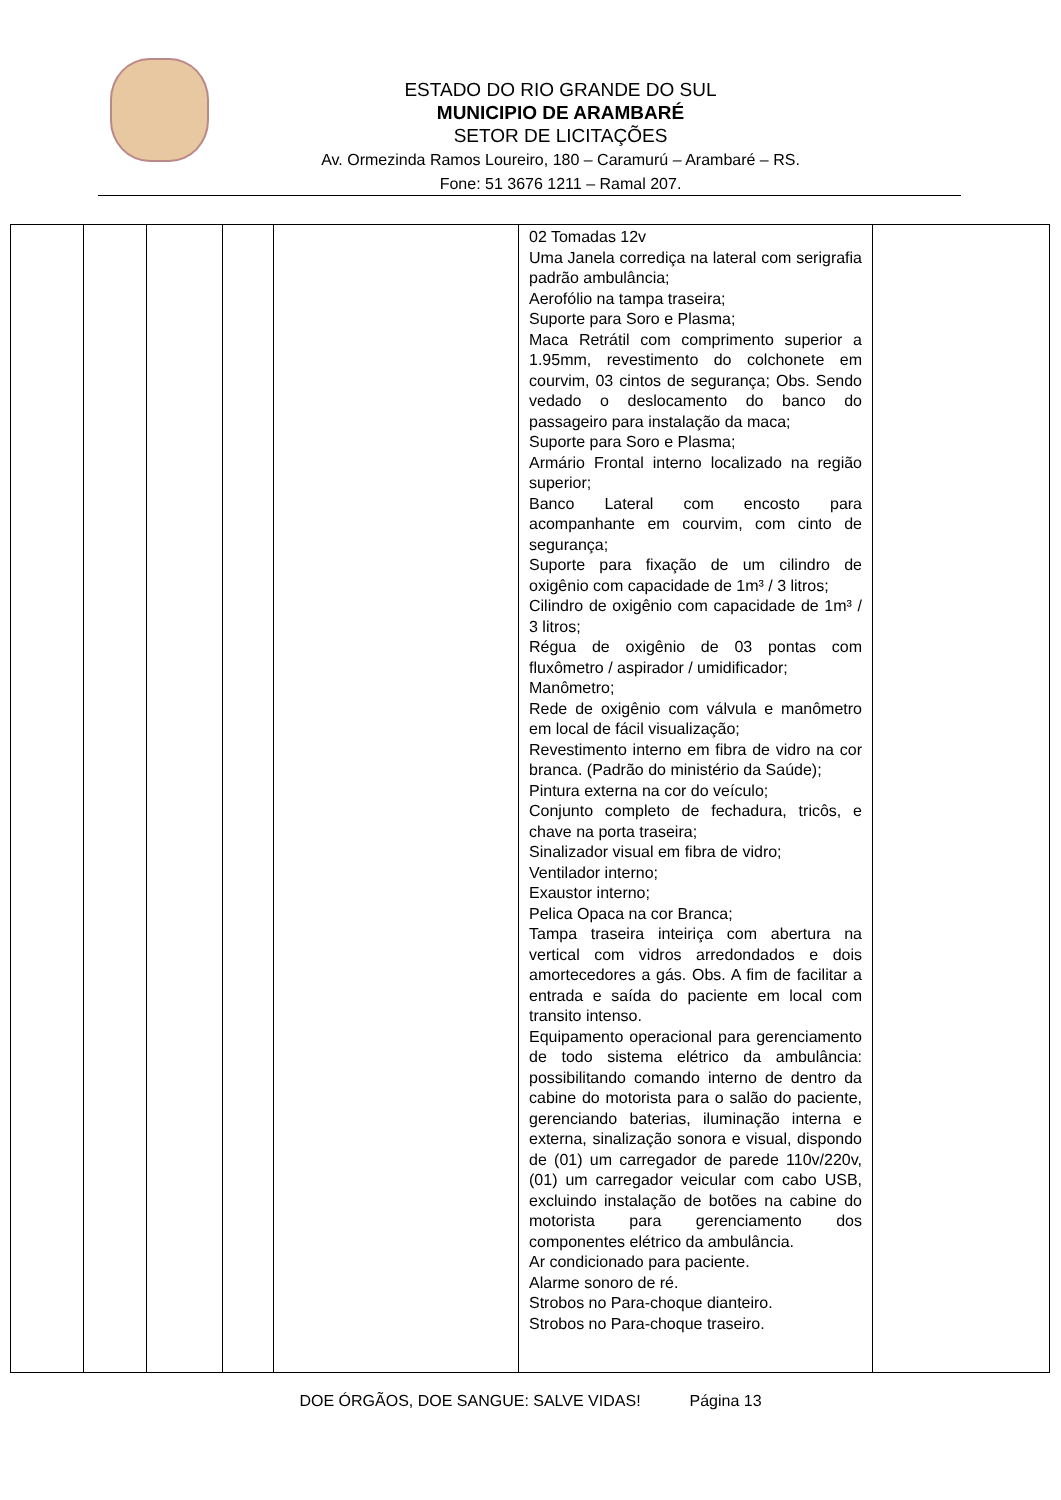ESTADO DO RIO GRANDE DO SUL
MUNICIPIO DE ARAMBARÉ
SETOR DE LICITAÇÕES
Av. Ormezinda Ramos Loureiro, 180 – Caramurú – Arambaré – RS.
Fone: 51 3676 1211 – Ramal 207.
| | | | | | 02 Tomadas 12v Uma Janela corrediça na lateral com serigrafia padrão ambulância; Aerofólio na tampa traseira; Suporte para Soro e Plasma; Maca Retrátil com comprimento superior a 1.95mm, revestimento do colchonete em courvim, 03 cintos de segurança; Obs. Sendo vedado o deslocamento do banco do passageiro para instalação da maca; Suporte para Soro e Plasma; Armário Frontal interno localizado na região superior; Banco Lateral com encosto para acompanhante em courvim, com cinto de segurança; Suporte para fixação de um cilindro de oxigênio com capacidade de 1m³ / 3 litros; Cilindro de oxigênio com capacidade de 1m³ / 3 litros; Régua de oxigênio de 03 pontas com fluxômetro / aspirador / umidificador; Manômetro; Rede de oxigênio com válvula e manômetro em local de fácil visualização; Revestimento interno em fibra de vidro na cor branca. (Padrão do ministério da Saúde); Pintura externa na cor do veículo; Conjunto completo de fechadura, tricôs, e chave na porta traseira; Sinalizador visual em fibra de vidro; Ventilador interno; Exaustor interno; Pelica Opaca na cor Branca; Tampa traseira inteiriça com abertura na vertical com vidros arredondados e dois amortecedores a gás. Obs. A fim de facilitar a entrada e saída do paciente em local com transito intenso. Equipamento operacional para gerenciamento de todo sistema elétrico da ambulância: possibilitando comando interno de dentro da cabine do motorista para o salão do paciente, gerenciando baterias, iluminação interna e externa, sinalização sonora e visual, dispondo de (01) um carregador de parede 110v/220v, (01) um carregador veicular com cabo USB, excluindo instalação de botões na cabine do motorista para gerenciamento dos componentes elétrico da ambulância. Ar condicionado para paciente. Alarme sonoro de ré. Strobos no Para-choque dianteiro. Strobos no Para-choque traseiro. | |
DOE ÓRGÃOS, DOE SANGUE: SALVE VIDAS! Página 13